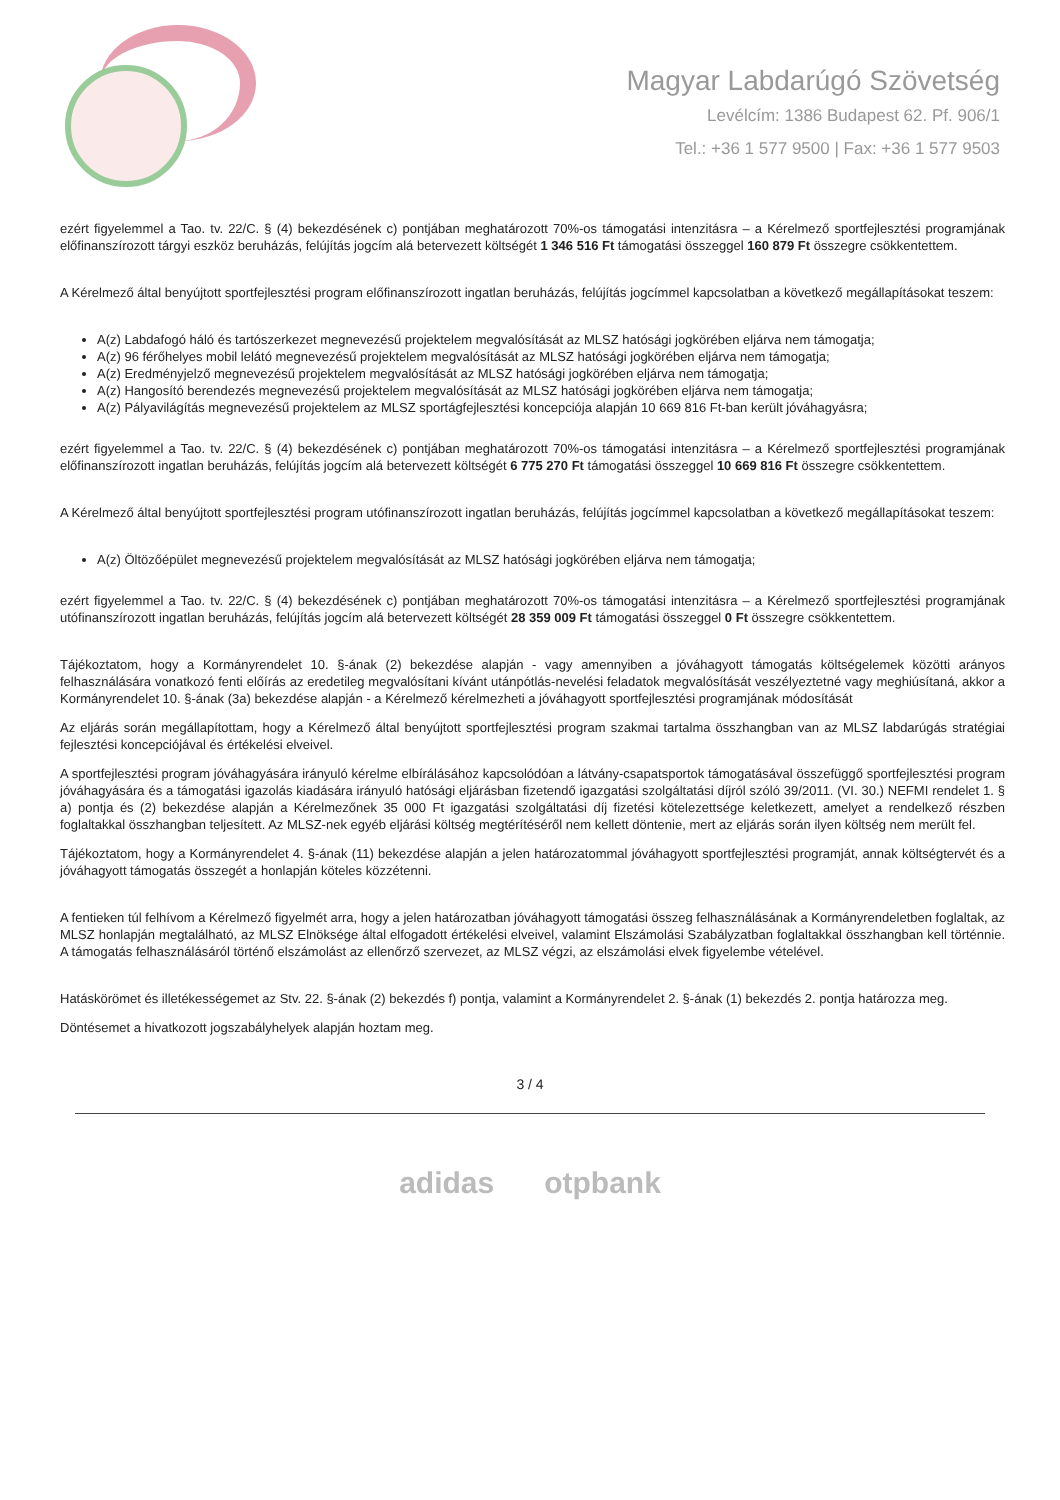Magyar Labdarúgó Szövetség
Levélcím: 1386 Budapest 62. Pf. 906/1
Tel.: +36 1 577 9500 | Fax: +36 1 577 9503
ezért figyelemmel a Tao. tv. 22/C. § (4) bekezdésének c) pontjában meghatározott 70%-os támogatási intenzitásra – a Kérelmező sportfejlesztési programjának előfinanszírozott tárgyi eszköz beruházás, felújítás jogcím alá betervezett költségét 1 346 516 Ft támogatási összeggel 160 879 Ft összegre csökkentettem.
A Kérelmező által benyújtott sportfejlesztési program előfinanszírozott ingatlan beruházás, felújítás jogcímmel kapcsolatban a következő megállapításokat teszem:
A(z) Labdafogó háló és tartószerkezet megnevezésű projektelem megvalósítását az MLSZ hatósági jogkörében eljárva nem támogatja;
A(z) 96 férőhelyes mobil lelátó megnevezésű projektelem megvalósítását az MLSZ hatósági jogkörében eljárva nem támogatja;
A(z) Eredményjelző megnevezésű projektelem megvalósítását az MLSZ hatósági jogkörében eljárva nem támogatja;
A(z) Hangosító berendezés megnevezésű projektelem megvalósítását az MLSZ hatósági jogkörében eljárva nem támogatja;
A(z) Pályavilágítás megnevezésű projektelem az MLSZ sportágfejlesztési koncepciója alapján 10 669 816 Ft-ban került jóváhagyásra;
ezért figyelemmel a Tao. tv. 22/C. § (4) bekezdésének c) pontjában meghatározott 70%-os támogatási intenzitásra – a Kérelmező sportfejlesztési programjának előfinanszírozott ingatlan beruházás, felújítás jogcím alá betervezett költségét 6 775 270 Ft támogatási összeggel 10 669 816 Ft összegre csökkentettem.
A Kérelmező által benyújtott sportfejlesztési program utófinanszírozott ingatlan beruházás, felújítás jogcímmel kapcsolatban a következő megállapításokat teszem:
A(z) Öltözőépület megnevezésű projektelem megvalósítását az MLSZ hatósági jogkörében eljárva nem támogatja;
ezért figyelemmel a Tao. tv. 22/C. § (4) bekezdésének c) pontjában meghatározott 70%-os támogatási intenzitásra – a Kérelmező sportfejlesztési programjának utófinanszírozott ingatlan beruházás, felújítás jogcím alá betervezett költségét 28 359 009 Ft támogatási összeggel 0 Ft összegre csökkentettem.
Tájékoztatom, hogy a Kormányrendelet 10. §-ának (2) bekezdése alapján - vagy amennyiben a jóváhagyott támogatás költségelemek közötti arányos felhasználására vonatkozó fenti előírás az eredetileg megvalósítani kívánt utánpótlás-nevelési feladatok megvalósítását veszélyeztetné vagy meghiúsítaná, akkor a Kormányrendelet 10. §-ának (3a) bekezdése alapján - a Kérelmező kérelmezheti a jóváhagyott sportfejlesztési programjának módosítását
Az eljárás során megállapítottam, hogy a Kérelmező által benyújtott sportfejlesztési program szakmai tartalma összhangban van az MLSZ labdarúgás stratégiai fejlesztési koncepciójával és értékelési elveivel.
A sportfejlesztési program jóváhagyására irányuló kérelme elbírálásához kapcsolódóan a látvány-csapatsportok támogatásával összefüggő sportfejlesztési program jóváhagyására és a támogatási igazolás kiadására irányuló hatósági eljárásban fizetendő igazgatási szolgáltatási díjról szóló 39/2011. (VI. 30.) NEFMI rendelet 1. § a) pontja és (2) bekezdése alapján a Kérelmezőnek 35 000 Ft igazgatási szolgáltatási díj fizetési kötelezettsége keletkezett, amelyet a rendelkező részben foglaltakkal összhangban teljesített. Az MLSZ-nek egyéb eljárási költség megtérítéséről nem kellett döntenie, mert az eljárás során ilyen költség nem merült fel.
Tájékoztatom, hogy a Kormányrendelet 4. §-ának (11) bekezdése alapján a jelen határozatommal jóváhagyott sportfejlesztési programját, annak költségtervét és a jóváhagyott támogatás összegét a honlapján köteles közzétenni.
A fentieken túl felhívom a Kérelmező figyelmét arra, hogy a jelen határozatban jóváhagyott támogatási összeg felhasználásának a Kormányrendeletben foglaltak, az MLSZ honlapján megtalálható, az MLSZ Elnöksége által elfogadott értékelési elveivel, valamint Elszámolási Szabályzatban foglaltakkal összhangban kell történnie. A támogatás felhasználásáról történő elszámolást az ellenőrző szervezet, az MLSZ végzi, az elszámolási elvek figyelembe vételével.
Hatáskörömet és illetékességemet az Stv. 22. §-ának (2) bekezdés f) pontja, valamint a Kormányrendelet 2. §-ának (1) bekezdés 2. pontja határozza meg.
Döntésemet a hivatkozott jogszabályhelyek alapján hoztam meg.
3 / 4
adidas otpbank